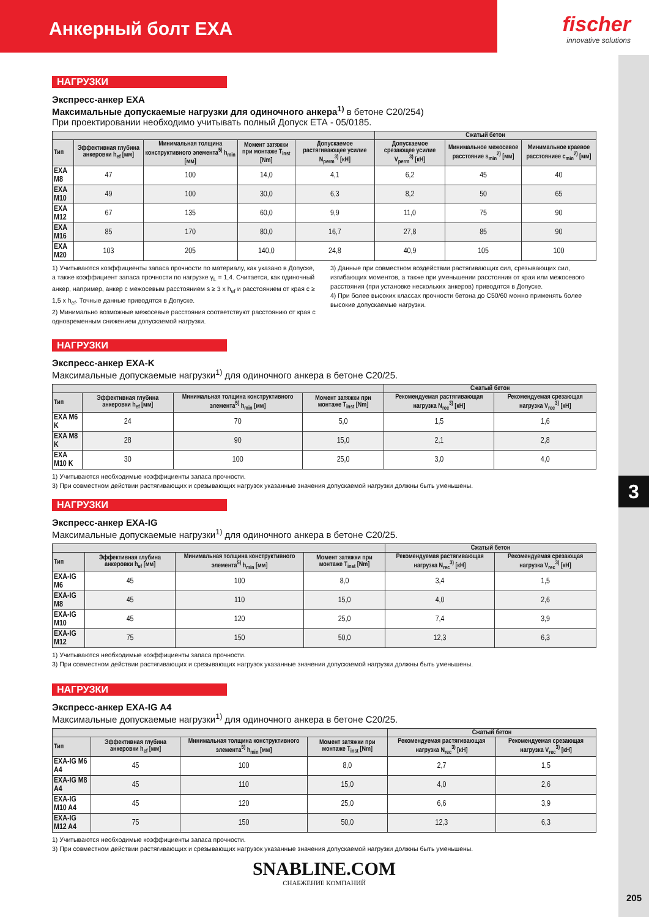Анкерный болт EXA
fischer
innovative solutions
3
205
НАГРУЗКИ
Экспресс-анкер EXA
Максимальные допускаемые нагрузки для одиночного анкера<sup>1)</sup> в бетоне C20/254)
При проектировании необходимо учитывать полный Допуск ЕТА - 05/0185.
| | | | | | Сжатый бетон | | |
| --- | --- | --- | --- | --- | --- | --- | --- |
| Тип | Эффективная глубина анкеровки h<sub>ef</sub> [мм] | Минимальная толщина конструктивного элемента<sup>5)</sup> h<sub>min</sub> [мм] | Момент затяжки при монтаже T<sub>inst</sub> [Nm] | Допускаемое растягивающее усилие N<sub>perm</sub><sup>3)</sup> [кН] | Допускаемое срезающее усилие V<sub>perm</sub><sup>3)</sup> [кН] | Минимальное межосевое расстояние s<sub>min</sub><sup>2)</sup> [мм] | Минимальное краевое расстояниее c<sub>min</sub><sup>2)</sup> [мм] |
| EXA M8 | 47 | 100 | 14,0 | 4,1 | 6,2 | 45 | 40 |
| EXA M10 | 49 | 100 | 30,0 | 6,3 | 8,2 | 50 | 65 |
| EXA M12 | 67 | 135 | 60,0 | 9,9 | 11,0 | 75 | 90 |
| EXA M16 | 85 | 170 | 80,0 | 16,7 | 27,8 | 85 | 90 |
| EXA M20 | 103 | 205 | 140,0 | 24,8 | 40,9 | 105 | 100 |
1) Учитываются коэффициенты запаса прочности по материалу, как указано в Допуске, а также коэффициент запаса прочности по нагрузке γ<sub>L</sub> = 1,4. Считается, как одиночный анкер, например, анкер с межосевым расстоянием s ≥ 3 x h<sub>ef</sub> и расстоянием от края c ≥ 1,5 x h<sub>ef</sub>. Точные данные приводятся в Допуске.
2) Минимально возможные межосевые расстояния соответствуют расстоянию от края с одновременным снижением допускаемой нагрузки.
3) Данные при совместном воздействии растягивающих сил, срезывающих сил, изгибающих моментов, а также при уменьшении расстояния от края или межосевого расстояния (при установке нескольких анкеров) приводятся в Допуске.
4) При более высоких классах прочности бетона до C50/60 можно применять более высокие допускаемые нагрузки.
НАГРУЗКИ
Экспресс-анкер EXA-K
Максимальные допускаемые нагрузки<sup>1)</sup> для одиночного анкера в бетоне C20/25.
| | | | | Сжатый бетон | |
| --- | --- | --- | --- | --- | --- |
| Тип | Эффективная глубина анкеровки h<sub>ef</sub> [мм] | Минимальная толщина конструктивного элемента<sup>5)</sup> h<sub>min</sub> [мм] | Момент затяжки при монтаже T<sub>inst</sub> [Nm] | Рекомендуемая растягивающая нагрузка N<sub>rec</sub><sup>3)</sup> [кН] | Рекомендуемая срезающая нагрузка V<sub>rec</sub><sup>3)</sup> [кН] |
| EXA M6 K | 24 | 70 | 5,0 | 1,5 | 1,6 |
| EXA M8 K | 28 | 90 | 15,0 | 2,1 | 2,8 |
| EXA M10 K | 30 | 100 | 25,0 | 3,0 | 4,0 |
1) Учитываются необходимые коэффициенты запаса прочности.
3) При совместном действии растягивающих и срезывающих нагрузок указанные значения допускаемой нагрузки должны быть уменьшены.
НАГРУЗКИ
Экспресс-анкер EXA-IG
Максимальные допускаемые нагрузки<sup>1)</sup> для одиночного анкера в бетоне C20/25.
| | | | | Сжатый бетон | |
| --- | --- | --- | --- | --- | --- |
| Тип | Эффективная глубина анкеровки h<sub>ef</sub> [мм] | Минимальная толщина конструктивного элемента<sup>5)</sup> h<sub>min</sub> [мм] | Момент затяжки при монтаже T<sub>inst</sub> [Nm] | Рекомендуемая растягивающая нагрузка N<sub>rec</sub><sup>3)</sup> [кН] | Рекомендуемая срезающая нагрузка V<sub>rec</sub><sup>3)</sup> [кН] |
| EXA-IG M6 | 45 | 100 | 8,0 | 3,4 | 1,5 |
| EXA-IG M8 | 45 | 110 | 15,0 | 4,0 | 2,6 |
| EXA-IG M10 | 45 | 120 | 25,0 | 7,4 | 3,9 |
| EXA-IG M12 | 75 | 150 | 50,0 | 12,3 | 6,3 |
1) Учитываются необходимые коэффициенты запаса прочности.
3) При совместном действии растягивающих и срезывающих нагрузок указанные значения допускаемой нагрузки должны быть уменьшены.
НАГРУЗКИ
Экспресс-анкер EXA-IG A4
Максимальные допускаемые нагрузки<sup>1)</sup> для одиночного анкера в бетоне C20/25.
| | | | | Сжатый бетон | |
| --- | --- | --- | --- | --- | --- |
| Тип | Эффективная глубина анкеровки h<sub>ef</sub> [мм] | Минимальная толщина конструктивного элемента<sup>5)</sup> h<sub>min</sub> [мм] | Момент затяжки при монтаже T<sub>inst</sub> [Nm] | Рекомендуемая растягивающая нагрузка N<sub>rec</sub><sup>3)</sup> [кН] | Рекомендуемая срезающая нагрузка V<sub>rec</sub><sup>3)</sup> [кН] |
| EXA-IG M6 A4 | 45 | 100 | 8,0 | 2,7 | 1,5 |
| EXA-IG M8 A4 | 45 | 110 | 15,0 | 4,0 | 2,6 |
| EXA-IG M10 A4 | 45 | 120 | 25,0 | 6,6 | 3,9 |
| EXA-IG M12 A4 | 75 | 150 | 50,0 | 12,3 | 6,3 |
1) Учитываются необходимые коэффициенты запаса прочности.
3) При совместном действии растягивающих и срезывающих нагрузок указанные значения допускаемой нагрузки должны быть уменьшены.
SNABLINE.COM
СНАБЖЕНИЕ КОМПАНИЙ